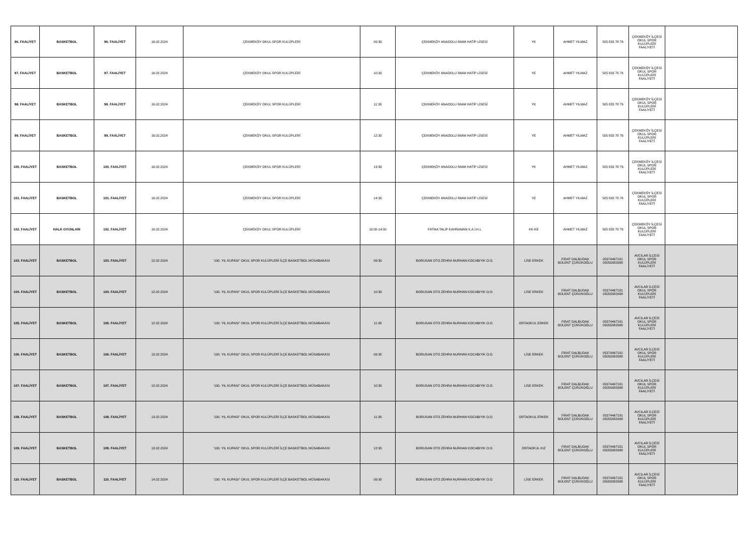| 96. FAALİYET | BASKETBOL | 96. FAALİYET | 16.02.2024 | ÇEKMEKÖY OKUL SPOR KULÜPLERİ | 09:30 | ÇEKMEKÖY ANADOLU İMAM HATİP LİSESİ | YK | AHMET YILMAZ | 505 833 78 76 | ÇEKMEKÖY İLÇESİ OKUL SPOR KULÜPLERİ FAALİYETİ | |
| 97. FAALİYET | BASKETBOL | 97. FAALİYET | 16.02.2024 | ÇEKMEKÖY OKUL SPOR KULÜPLERİ | 10:30 | ÇEKMEKÖY ANADOLU İMAM HATİP LİSESİ | YE | AHMET YILMAZ | 505 833 78 76 | ÇEKMEKÖY İLÇESİ OKUL SPOR KULÜPLERİ FAALİYETİ | |
| 98. FAALİYET | BASKETBOL | 98. FAALİYET | 16.02.2024 | ÇEKMEKÖY OKUL SPOR KULÜPLERİ | 11:30 | ÇEKMEKÖY ANADOLU İMAM HATİP LİSESİ | YK | AHMET YILMAZ | 505 833 78 76 | ÇEKMEKÖY İLÇESİ OKUL SPOR KULÜPLERİ FAALİYETİ | |
| 99. FAALİYET | BASKETBOL | 99. FAALİYET | 16.02.2024 | ÇEKMEKÖY OKUL SPOR KULÜPLERİ | 12:30 | ÇEKMEKÖY ANADOLU İMAM HATİP LİSESİ | YE | AHMET YILMAZ | 505 833 78 76 | ÇEKMEKÖY İLÇESİ OKUL SPOR KULÜPLERİ FAALİYETİ | |
| 100. FAALİYET | BASKETBOL | 100. FAALİYET | 16.02.2024 | ÇEKMEKÖY OKUL SPOR KULÜPLERİ | 13:30 | ÇEKMEKÖY ANADOLU İMAM HATİP LİSESİ | YK | AHMET YILMAZ | 505 833 78 76 | ÇEKMEKÖY İLÇESİ OKUL SPOR KULÜPLERİ FAALİYETİ | |
| 101. FAALİYET | BASKETBOL | 101. FAALİYET | 16.02.2024 | ÇEKMEKÖY OKUL SPOR KULÜPLERİ | 14:30 | ÇEKMEKÖY ANADOLU İMAM HATİP LİSESİ | YE | AHMET YILMAZ | 505 833 78 76 | ÇEKMEKÖY İLÇESİ OKUL SPOR KULÜPLERİ FAALİYETİ | |
| 102. FAALİYET | HALK OYUNLARI | 102. FAALİYET | 16.02.2024 | ÇEKMEKÖY OKUL SPOR KULÜPLERİ | 10:00-14:00 | FATMA TALİP KAHRAMAN K.A.İ.H.L | KK-KE | AHMET YILMAZ | 505 833 78 76 | ÇEKMEKÖY İLÇESİ OKUL SPOR KULÜPLERİ FAALİYETİ | |
| 103. FAALİYET | BASKETBOL | 103. FAALİYET | 12.02.2024 | '100. YIL KUPASI'' OKUL SPOR KULÜPLERİ İLÇE BASKETBOL MÜSABAKASI | 09:30 | BORUSAN OTO ZEHRA NURHAN KOCABIYIK O.O. | LİSE ERKEK | FIRAT DALBUDAK BÜLENT ÇÜRÜKOĞLU | 05374467181 05055882988 | AVCILAR İLÇESİ OKUL SPOR KULÜPLERİ FAALİYETİ | |
| 104. FAALİYET | BASKETBOL | 104. FAALİYET | 12.02.2024 | '100. YIL KUPASI'' OKUL SPOR KULÜPLERİ İLÇE BASKETBOL MÜSABAKASI | 10:30 | BORUSAN OTO ZEHRA NURHAN KOCABIYIK O.O. | LİSE ERKEK | FIRAT DALBUDAK BÜLENT ÇÜRÜKOĞLU | 05374467181 05055882988 | AVCILAR İLÇESİ OKUL SPOR KULÜPLERİ FAALİYETİ | |
| 105. FAALİYET | BASKETBOL | 105. FAALİYET | 12.02.2024 | '100. YIL KUPASI'' OKUL SPOR KULÜPLERİ İLÇE BASKETBOL MÜSABAKASI | 11:30 | BORUSAN OTO ZEHRA NURHAN KOCABIYIK O.O. | ORTAOKUL ERKEK | FIRAT DALBUDAK BÜLENT ÇÜRÜKOĞLU | 05374467181 05055882988 | AVCILAR İLÇESİ OKUL SPOR KULÜPLERİ FAALİYETİ | |
| 106. FAALİYET | BASKETBOL | 106. FAALİYET | 13.02.2024 | '100. YIL KUPASI'' OKUL SPOR KULÜPLERİ İLÇE BASKETBOL MÜSABAKASI | 09:30 | BORUSAN OTO ZEHRA NURHAN KOCABIYIK O.O. | LİSE ERKEK | FIRAT DALBUDAK BÜLENT ÇÜRÜKOĞLU | 05374467181 05055882988 | AVCILAR İLÇESİ OKUL SPOR KULÜPLERİ FAALİYETİ | |
| 107. FAALİYET | BASKETBOL | 107. FAALİYET | 13.02.2024 | '100. YIL KUPASI'' OKUL SPOR KULÜPLERİ İLÇE BASKETBOL MÜSABAKASI | 10:30 | BORUSAN OTO ZEHRA NURHAN KOCABIYIK O.O. | LİSE ERKEK | FIRAT DALBUDAK BÜLENT ÇÜRÜKOĞLU | 05374467181 05055882988 | AVCILAR İLÇESİ OKUL SPOR KULÜPLERİ FAALİYETİ | |
| 108. FAALİYET | BASKETBOL | 108. FAALİYET | 13.02.2024 | '100. YIL KUPASI'' OKUL SPOR KULÜPLERİ İLÇE BASKETBOL MÜSABAKASI | 11:30 | BORUSAN OTO ZEHRA NURHAN KOCABIYIK O.O. | ORTAOKUL ERKEK | FIRAT DALBUDAK BÜLENT ÇÜRÜKOĞLU | 05374467181 05055882988 | AVCILAR İLÇESİ OKUL SPOR KULÜPLERİ FAALİYETİ | |
| 109. FAALİYET | BASKETBOL | 109. FAALİYET | 13.02.2024 | '100. YIL KUPASI'' OKUL SPOR KULÜPLERİ İLÇE BASKETBOL MÜSABAKASI | 12:30 | BORUSAN OTO ZEHRA NURHAN KOCABIYIK O.O. | ORTAOKUL KIZ | FIRAT DALBUDAK BÜLENT ÇÜRÜKOĞLU | 05374467181 05055882988 | AVCILAR İLÇESİ OKUL SPOR KULÜPLERİ FAALİYETİ | |
| 110. FAALİYET | BASKETBOL | 110. FAALİYET | 14.02.2024 | '100. YIL KUPASI'' OKUL SPOR KULÜPLERİ İLÇE BASKETBOL MÜSABAKASI | 09:30 | BORUSAN OTO ZEHRA NURHAN KOCABIYIK O.O. | LİSE ERKEK | FIRAT DALBUDAK BÜLENT ÇÜRÜKOĞLU | 05374467181 05055882988 | AVCILAR İLÇESİ OKUL SPOR KULÜPLERİ FAALİYETİ | |